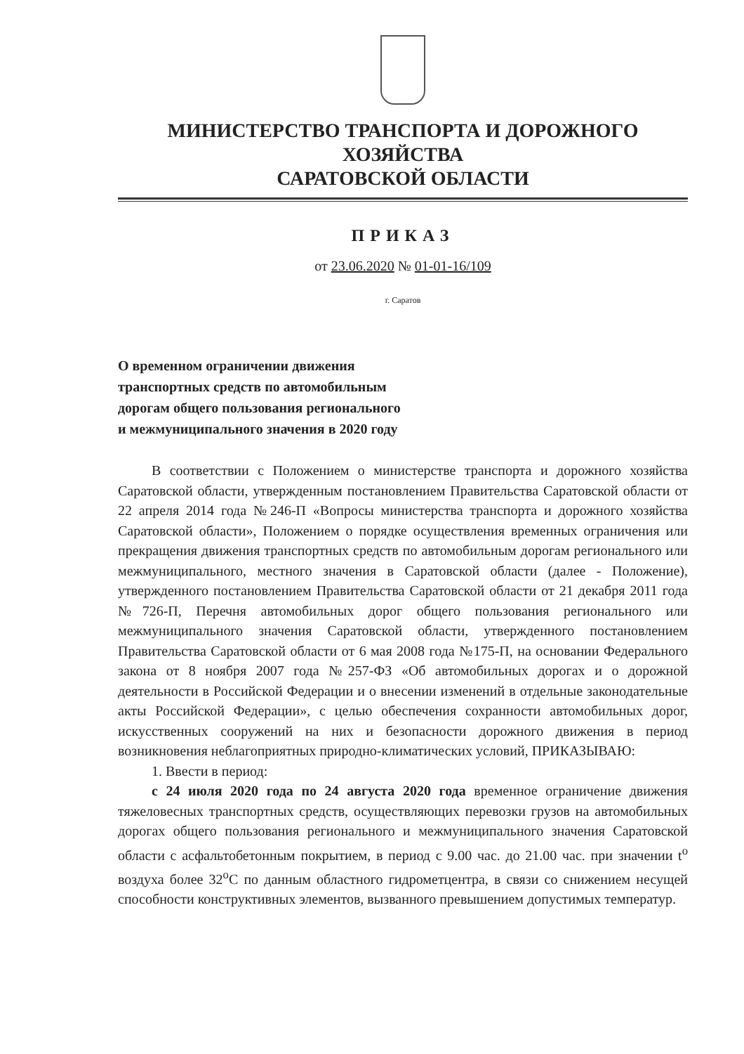МИНИСТЕРСТВО ТРАНСПОРТА И ДОРОЖНОГО ХОЗЯЙСТВА
САРАТОВСКОЙ ОБЛАСТИ
ПРИКАЗ
от 23.06.2020 № 01-01-16/109
г. Саратов
О временном ограничении движения
транспортных средств по автомобильным
дорогам общего пользования регионального
и межмуниципального значения в 2020 году
В соответствии с Положением о министерстве транспорта и дорожного хозяйства Саратовской области, утвержденным постановлением Правительства Саратовской области от 22 апреля 2014 года №246-П «Вопросы министерства транспорта и дорожного хозяйства Саратовской области», Положением о порядке осуществления временных ограничения или прекращения движения транспортных средств по автомобильным дорогам регионального или межмуниципального, местного значения в Саратовской области (далее - Положение), утвержденного постановлением Правительства Саратовской области от 21 декабря 2011 года №726-П, Перечня автомобильных дорог общего пользования регионального или межмуниципального значения Саратовской области, утвержденного постановлением Правительства Саратовской области от 6 мая 2008 года №175-П, на основании Федерального закона от 8 ноября 2007 года №257-ФЗ «Об автомобильных дорогах и о дорожной деятельности в Российской Федерации и о внесении изменений в отдельные законодательные акты Российской Федерации», с целью обеспечения сохранности автомобильных дорог, искусственных сооружений на них и безопасности дорожного движения в период возникновения неблагоприятных природно-климатических условий, ПРИКАЗЫВАЮ:
1. Ввести в период:
с 24 июля 2020 года по 24 августа 2020 года временное ограничение движения тяжеловесных транспортных средств, осуществляющих перевозки грузов на автомобильных дорогах общего пользования регионального и межмуниципального значения Саратовской области с асфальтобетонным покрытием, в период с 9.00 час. до 21.00 час. при значении t<sup>o</sup> воздуха более 32<sup>o</sup>C по данным областного гидрометцентра, в связи со снижением несущей способности конструктивных элементов, вызванного превышением допустимых температур.